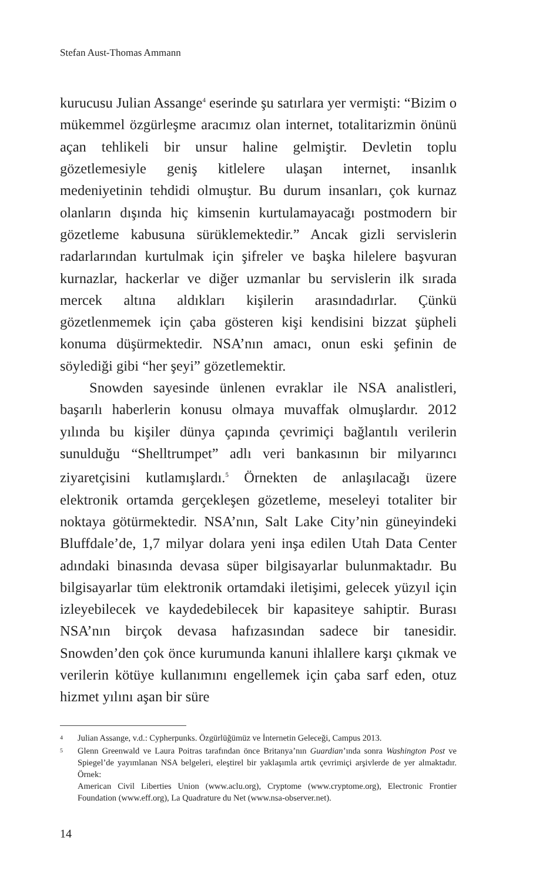Stefan Aust-Thomas Ammann
kurucusu Julian Assange<sup>4</sup> eserinde şu satırlara yer vermişti: “Bizim o mükemmel özgürleşme aracımız olan internet, totalitarizmin önünü açan tehlikeli bir unsur haline gelmiştir. Devletin toplu gözetlemesiyle geniş kitlelere ulaşan internet, insanlık medeniyetinin tehdidi olmuştur. Bu durum insanları, çok kurnaz olanların dışında hiç kimsenin kurtulamayacağı postmodern bir gözetleme kabusuna sürüklemektedir.” Ancak gizli servislerin radarlarından kurtulmak için şifreler ve başka hilelere başvuran kurnazlar, hackerlar ve diğer uzmanlar bu servislerin ilk sırada mercek altına aldıkları kişilerin arasındadırlar. Çünkü gözetlenmemek için çaba gösteren kişi kendisini bizzat şüpheli konuma düşürmektedir. NSA’nın amacı, onun eski şefinin de söylediği gibi “her şeyi” gözetlemektir.
Snowden sayesinde ünlenen evraklar ile NSA analistleri, başarılı haberlerin konusu olmaya muvaffak olmuşlardır. 2012 yılında bu kişiler dünya çapında çevrimiçi bağlantılı verilerin sunulduğu “Shelltrumpet” adlı veri bankasının bir milyarıncı ziyaretçisini kutlamışlardı.<sup>5</sup> Örnekten de anlaşılacağı üzere elektronik ortamda gerçekleşen gözetleme, meseleyi totaliter bir noktaya götürmektedir. NSA’nın, Salt Lake City’nin güneyindeki Bluffdale’de, 1,7 milyar dolara yeni inşa edilen Utah Data Center adındaki binasında devasa süper bilgisayarlar bulunmaktadır. Bu bilgisayarlar tüm elektronik ortamdaki iletişimi, gelecek yüzyıl için izleyebilecek ve kaydedebilecek bir kapasiteye sahiptir. Burası NSA’nın birçok devasa hafızasından sadece bir tanesidir. Snowden’den çok önce kurumunda kanuni ihlallere karşı çıkmak ve verilerin kötüye kullanımını engellemek için çaba sarf eden, otuz hizmet yılını aşan bir süre
4 Julian Assange, v.d.: Cypherpunks. Özgürlüğümüz ve İnternetin Geleceği, Campus 2013.
5 Glenn Greenwald ve Laura Poitras tarafından önce Britanya’nın Guardian’ında sonra Washington Post ve Spiegel’de yayımlanan NSA belgeleri, eleştirel bir yaklaşımla artık çevrimiçi arşivlerde de yer almaktadır. Örnek:
American Civil Liberties Union (www.aclu.org), Cryptome (www.cryptome.org), Electronic Frontier Foundation (www.eff.org), La Quadrature du Net (www.nsa-observer.net).
14